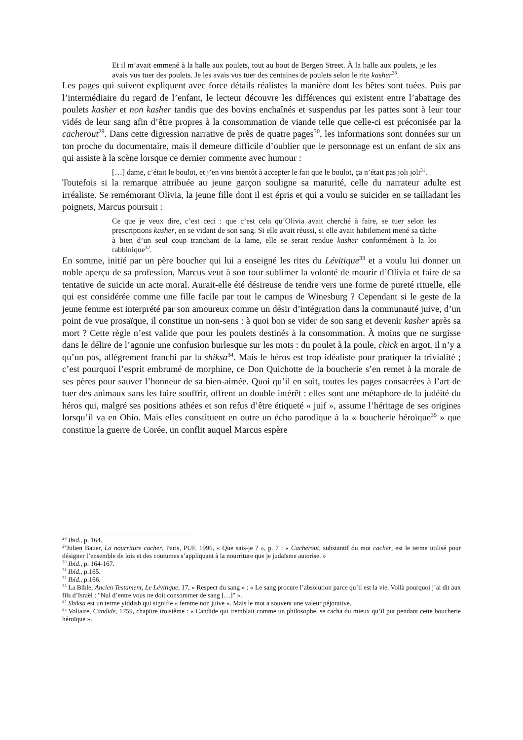Et il m’avait emmené à la halle aux poulets, tout au bout de Bergen Street. À la halle aux poulets, je les avais vus tuer des poulets. Je les avais vus tuer des centaines de poulets selon le rite kasher<sup>28</sup>.
Les pages qui suivent expliquent avec force détails réalistes la manière dont les bêtes sont tuées. Puis par l’intermédiaire du regard de l’enfant, le lecteur découvre les différences qui existent entre l’abattage des poulets kasher et non kasher tandis que des bovins enchaînés et suspendus par les pattes sont à leur tour vidés de leur sang afin d’être propres à la consommation de viande telle que celle-ci est préconisée par la cacherout<sup>29</sup>. Dans cette digression narrative de près de quatre pages<sup>30</sup>, les informations sont données sur un ton proche du documentaire, mais il demeure difficile d’oublier que le personnage est un enfant de six ans qui assiste à la scène lorsque ce dernier commente avec humour :
[…] dame, c’était le boulot, et j’en vins bientôt à accepter le fait que le boulot, ça n’était pas joli joli<sup>31</sup>.
Toutefois si la remarque attribuée au jeune garçon souligne sa maturité, celle du narrateur adulte est irréaliste. Se remémorant Olivia, la jeune fille dont il est épris et qui a voulu se suicider en se tailladant les poignets, Marcus poursuit :
Ce que je veux dire, c’est ceci : que c’est cela qu’Olivia avait cherché à faire, se tuer selon les prescriptions kasher, en se vidant de son sang. Si elle avait réussi, si elle avait habilement mené sa tâche à bien d’un seul coup tranchant de la lame, elle se serait rendue kasher conformément à la loi rabbinique<sup>32</sup>.
En somme, initié par un père boucher qui lui a enseigné les rites du Lévitique<sup>33</sup> et a voulu lui donner un noble aperçu de sa profession, Marcus veut à son tour sublimer la volonté de mourir d’Olivia et faire de sa tentative de suicide un acte moral. Aurait-elle été désireuse de tendre vers une forme de pureté rituelle, elle qui est considérée comme une fille facile par tout le campus de Winesburg ? Cependant si le geste de la jeune femme est interprété par son amoureux comme un désir d’intégration dans la communauté juive, d’un point de vue prosaïque, il constitue un non-sens : à quoi bon se vider de son sang et devenir kasher après sa mort ? Cette règle n’est valide que pour les poulets destinés à la consommation. À moins que ne surgisse dans le délire de l’agonie une confusion burlesque sur les mots : du poulet à la poule, chick en argot, il n’y a qu’un pas, allègrement franchi par la shiksa<sup>34</sup>. Mais le héros est trop idéaliste pour pratiquer la trivialité ; c’est pourquoi l’esprit embrumé de morphine, ce Don Quichotte de la boucherie s’en remet à la morale de ses pères pour sauver l’honneur de sa bien-aimée. Quoi qu’il en soit, toutes les pages consacrées à l’art de tuer des animaux sans les faire souffrir, offrent un double intérêt : elles sont une métaphore de la judéité du héros qui, malgré ses positions athées et son refus d’être étiqueté « juif », assume l’héritage de ses origines lorsqu’il va en Ohio. Mais elles constituent en outre un écho parodique à la « boucherie héroïque<sup>35</sup> » que constitue la guerre de Corée, un conflit auquel Marcus espère
<sup>28</sup> Ibid., p. 164.
<sup>29</sup> Julien Bauer, La nourriture cacher, Paris, PUF, 1996, « Que sais-je ? », p. 7 : « Cacherout, substantif du mot cacher, est le terme utilisé pour désigner l’ensemble de lois et des coutumes s’appliquant à la nourriture que je judaïsme autorise. »
<sup>30</sup> Ibid., p. 164-167.
<sup>31</sup> Ibid., p.165.
<sup>32</sup> Ibid., p.166.
<sup>33</sup> La Bible, Ancien Testament, Le Lévitique, 17, « Respect du sang » : « Le sang procure l’absolution parce qu’il est la vie. Voilà pourquoi j’ai dit aux fils d’Israël : "Nul d’entre vous ne doit consommer de sang […]" ».
<sup>34</sup> Shiksa est un terme yiddish qui signifie « femme non juive ». Mais le mot a souvent une valeur péjorative.
<sup>35</sup> Voltaire, Candide, 1759, chapitre troisième : « Candide qui tremblait comme un philosophe, se cacha du mieux qu’il put pendant cette boucherie héroïque ».